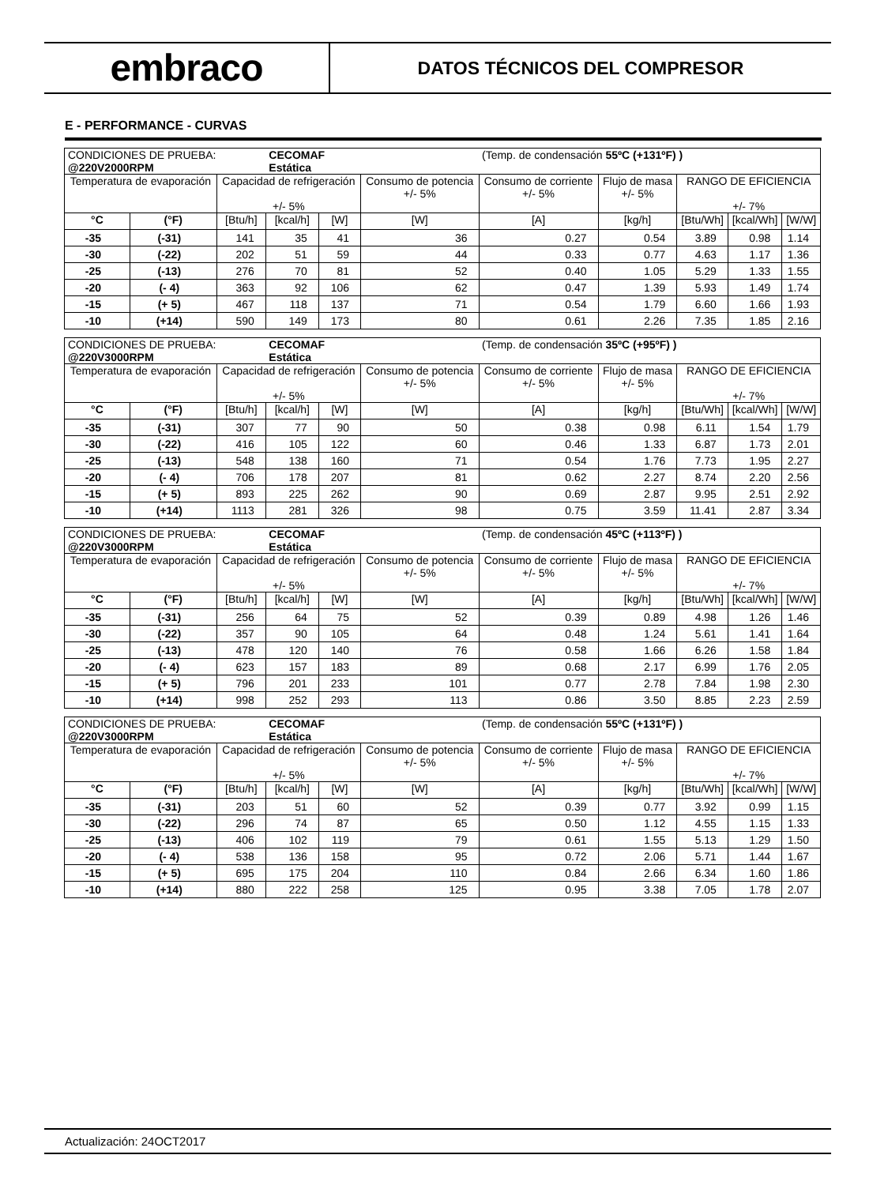embraco
DATOS TÉCNICOS DEL COMPRESOR
E - PERFORMANCE - CURVAS
| CONDICIONES DE PRUEBA: @220V2000RPM | | | CECOMAF Estática | | | (Temp. de condensación 55ºC (+131ºF) ) | | | | |
| Temperatura de evaporación | | Capacidad de refrigeración +/- 5% | | | Consumo de potencia +/- 5% | Consumo de corriente +/- 5% | Flujo de masa +/- 5% | RANGO DE EFICIENCIA +/- 7% | | |
| °C | (°F) | [Btu/h] | [kcal/h] | [W] | [W] | [A] | [kg/h] | [Btu/Wh] | [kcal/Wh] | [W/W] |
| -35 | (-31) | 141 | 35 | 41 | 36 | 0.27 | 0.54 | 3.89 | 0.98 | 1.14 |
| -30 | (-22) | 202 | 51 | 59 | 44 | 0.33 | 0.77 | 4.63 | 1.17 | 1.36 |
| -25 | (-13) | 276 | 70 | 81 | 52 | 0.40 | 1.05 | 5.29 | 1.33 | 1.55 |
| -20 | (- 4) | 363 | 92 | 106 | 62 | 0.47 | 1.39 | 5.93 | 1.49 | 1.74 |
| -15 | (+ 5) | 467 | 118 | 137 | 71 | 0.54 | 1.79 | 6.60 | 1.66 | 1.93 |
| -10 | (+14) | 590 | 149 | 173 | 80 | 0.61 | 2.26 | 7.35 | 1.85 | 2.16 |
| CONDICIONES DE PRUEBA: @220V3000RPM | | | CECOMAF Estática | | | (Temp. de condensación 35ºC (+95ºF) ) | | | | |
| Temperatura de evaporación | | Capacidad de refrigeración +/- 5% | | | Consumo de potencia +/- 5% | Consumo de corriente +/- 5% | Flujo de masa +/- 5% | RANGO DE EFICIENCIA +/- 7% | | |
| °C | (°F) | [Btu/h] | [kcal/h] | [W] | [W] | [A] | [kg/h] | [Btu/Wh] | [kcal/Wh] | [W/W] |
| -35 | (-31) | 307 | 77 | 90 | 50 | 0.38 | 0.98 | 6.11 | 1.54 | 1.79 |
| -30 | (-22) | 416 | 105 | 122 | 60 | 0.46 | 1.33 | 6.87 | 1.73 | 2.01 |
| -25 | (-13) | 548 | 138 | 160 | 71 | 0.54 | 1.76 | 7.73 | 1.95 | 2.27 |
| -20 | (- 4) | 706 | 178 | 207 | 81 | 0.62 | 2.27 | 8.74 | 2.20 | 2.56 |
| -15 | (+ 5) | 893 | 225 | 262 | 90 | 0.69 | 2.87 | 9.95 | 2.51 | 2.92 |
| -10 | (+14) | 1113 | 281 | 326 | 98 | 0.75 | 3.59 | 11.41 | 2.87 | 3.34 |
| CONDICIONES DE PRUEBA: @220V3000RPM | | | CECOMAF Estática | | | (Temp. de condensación 45ºC (+113ºF) ) | | | | |
| Temperatura de evaporación | | Capacidad de refrigeración +/- 5% | | | Consumo de potencia +/- 5% | Consumo de corriente +/- 5% | Flujo de masa +/- 5% | RANGO DE EFICIENCIA +/- 7% | | |
| °C | (°F) | [Btu/h] | [kcal/h] | [W] | [W] | [A] | [kg/h] | [Btu/Wh] | [kcal/Wh] | [W/W] |
| -35 | (-31) | 256 | 64 | 75 | 52 | 0.39 | 0.89 | 4.98 | 1.26 | 1.46 |
| -30 | (-22) | 357 | 90 | 105 | 64 | 0.48 | 1.24 | 5.61 | 1.41 | 1.64 |
| -25 | (-13) | 478 | 120 | 140 | 76 | 0.58 | 1.66 | 6.26 | 1.58 | 1.84 |
| -20 | (- 4) | 623 | 157 | 183 | 89 | 0.68 | 2.17 | 6.99 | 1.76 | 2.05 |
| -15 | (+ 5) | 796 | 201 | 233 | 101 | 0.77 | 2.78 | 7.84 | 1.98 | 2.30 |
| -10 | (+14) | 998 | 252 | 293 | 113 | 0.86 | 3.50 | 8.85 | 2.23 | 2.59 |
| CONDICIONES DE PRUEBA: @220V3000RPM | | | CECOMAF Estática | | | (Temp. de condensación 55ºC (+131ºF) ) | | | | |
| Temperatura de evaporación | | Capacidad de refrigeración +/- 5% | | | Consumo de potencia +/- 5% | Consumo de corriente +/- 5% | Flujo de masa +/- 5% | RANGO DE EFICIENCIA +/- 7% | | |
| °C | (°F) | [Btu/h] | [kcal/h] | [W] | [W] | [A] | [kg/h] | [Btu/Wh] | [kcal/Wh] | [W/W] |
| -35 | (-31) | 203 | 51 | 60 | 52 | 0.39 | 0.77 | 3.92 | 0.99 | 1.15 |
| -30 | (-22) | 296 | 74 | 87 | 65 | 0.50 | 1.12 | 4.55 | 1.15 | 1.33 |
| -25 | (-13) | 406 | 102 | 119 | 79 | 0.61 | 1.55 | 5.13 | 1.29 | 1.50 |
| -20 | (- 4) | 538 | 136 | 158 | 95 | 0.72 | 2.06 | 5.71 | 1.44 | 1.67 |
| -15 | (+ 5) | 695 | 175 | 204 | 110 | 0.84 | 2.66 | 6.34 | 1.60 | 1.86 |
| -10 | (+14) | 880 | 222 | 258 | 125 | 0.95 | 3.38 | 7.05 | 1.78 | 2.07 |
Actualización: 24OCT2017